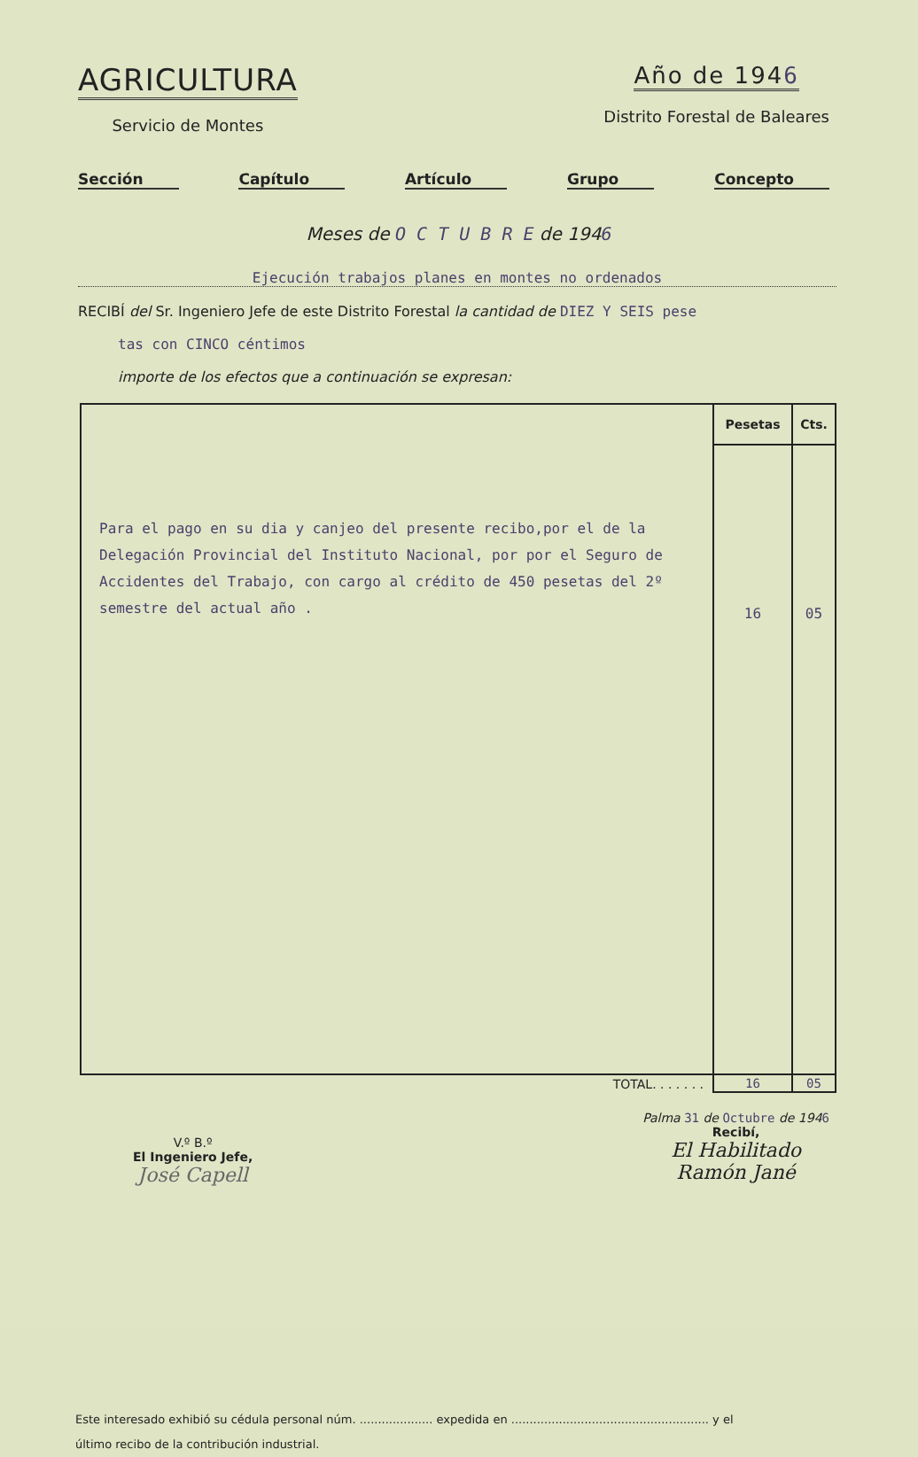AGRICULTURA
Servicio de Montes
Año de 1946
Distrito Forestal de Baleares
Sección Capítulo Artículo Grupo Concepto
Meses de O C T U B R E de 1946
Ejecución trabajos planes en montes no ordenados
RECIBÍ del Sr. Ingeniero Jefe de este Distrito Forestal la cantidad de DIEZ Y SEIS pese
tas con CINCO céntimos
importe de los efectos que a continuación se expresan:
| | Pesetas | Cts. |
| --- | --- | --- |
| Para el pago en su dia y canjeo del presente recibo,por el de la Delegación Provincial del Instituto Nacional, por por el Seguro de Accidentes del Trabajo, con cargo al crédito de 450 pesetas del 2º semestre del actual año . | 16 | 05 |
| TOTAL. . . . . . . | 16 | 05 |
V.º B.º
El Ingeniero Jefe,
José Capell
Palma 31 de Octubre de 1946
Recibí,
El Habilitado
Ramón Jané
Este interesado exhibió su cédula personal núm. .................... expedida en ...................................................... y el
último recibo de la contribución industrial.